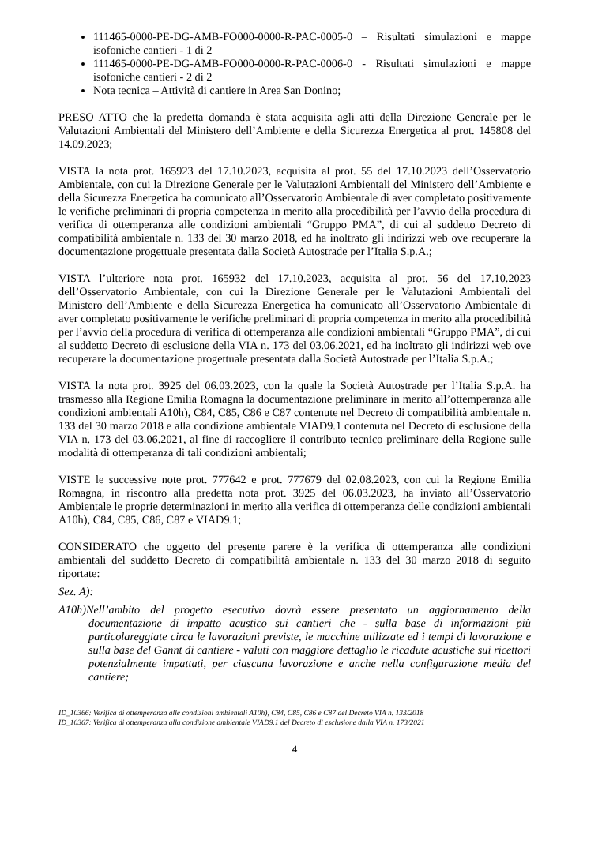111465-0000-PE-DG-AMB-FO000-0000-R-PAC-0005-0 – Risultati simulazioni e mappe isofoniche cantieri - 1 di 2
111465-0000-PE-DG-AMB-FO000-0000-R-PAC-0006-0 - Risultati simulazioni e mappe isofoniche cantieri - 2 di 2
Nota tecnica – Attività di cantiere in Area San Donino;
PRESO ATTO che la predetta domanda è stata acquisita agli atti della Direzione Generale per le Valutazioni Ambientali del Ministero dell’Ambiente e della Sicurezza Energetica al prot. 145808 del 14.09.2023;
VISTA la nota prot. 165923 del 17.10.2023, acquisita al prot. 55 del 17.10.2023 dell’Osservatorio Ambientale, con cui la Direzione Generale per le Valutazioni Ambientali del Ministero dell’Ambiente e della Sicurezza Energetica ha comunicato all’Osservatorio Ambientale di aver completato positivamente le verifiche preliminari di propria competenza in merito alla procedibilità per l’avvio della procedura di verifica di ottemperanza alle condizioni ambientali “Gruppo PMA”, di cui al suddetto Decreto di compatibilità ambientale n. 133 del 30 marzo 2018, ed ha inoltrato gli indirizzi web ove recuperare la documentazione progettuale presentata dalla Società Autostrade per l’Italia S.p.A.;
VISTA l’ulteriore nota prot. 165932 del 17.10.2023, acquisita al prot. 56 del 17.10.2023 dell’Osservatorio Ambientale, con cui la Direzione Generale per le Valutazioni Ambientali del Ministero dell’Ambiente e della Sicurezza Energetica ha comunicato all’Osservatorio Ambientale di aver completato positivamente le verifiche preliminari di propria competenza in merito alla procedibilità per l’avvio della procedura di verifica di ottemperanza alle condizioni ambientali “Gruppo PMA”, di cui al suddetto Decreto di esclusione della VIA n. 173 del 03.06.2021, ed ha inoltrato gli indirizzi web ove recuperare la documentazione progettuale presentata dalla Società Autostrade per l’Italia S.p.A.;
VISTA la nota prot. 3925 del 06.03.2023, con la quale la Società Autostrade per l’Italia S.p.A. ha trasmesso alla Regione Emilia Romagna la documentazione preliminare in merito all’ottemperanza alle condizioni ambientali A10h), C84, C85, C86 e C87 contenute nel Decreto di compatibilità ambientale n. 133 del 30 marzo 2018 e alla condizione ambientale VIAD9.1 contenuta nel Decreto di esclusione della VIA n. 173 del 03.06.2021, al fine di raccogliere il contributo tecnico preliminare della Regione sulle modalità di ottemperanza di tali condizioni ambientali;
VISTE le successive note prot. 777642 e prot. 777679 del 02.08.2023, con cui la Regione Emilia Romagna, in riscontro alla predetta nota prot. 3925 del 06.03.2023, ha inviato all’Osservatorio Ambientale le proprie determinazioni in merito alla verifica di ottemperanza delle condizioni ambientali A10h), C84, C85, C86, C87 e VIAD9.1;
CONSIDERATO che oggetto del presente parere è la verifica di ottemperanza alle condizioni ambientali del suddetto Decreto di compatibilità ambientale n. 133 del 30 marzo 2018 di seguito riportate:
Sez. A):
A10h)Nell’ambito del progetto esecutivo dovrà essere presentato un aggiornamento della documentazione di impatto acustico sui cantieri che - sulla base di informazioni più particolareggiate circa le lavorazioni previste, le macchine utilizzate ed i tempi di lavorazione e sulla base del Gannt di cantiere - valuti con maggiore dettaglio le ricadute acustiche sui ricettori potenzialmente impattati, per ciascuna lavorazione e anche nella configurazione media del cantiere;
ID_10366: Verifica di ottemperanza alle condizioni ambientali A10h), C84, C85, C86 e C87 del Decreto VIA n. 133/2018
ID_10367: Verifica di ottemperanza alla condizione ambientale VIAD9.1 del Decreto di esclusione dalla VIA n. 173/2021
4